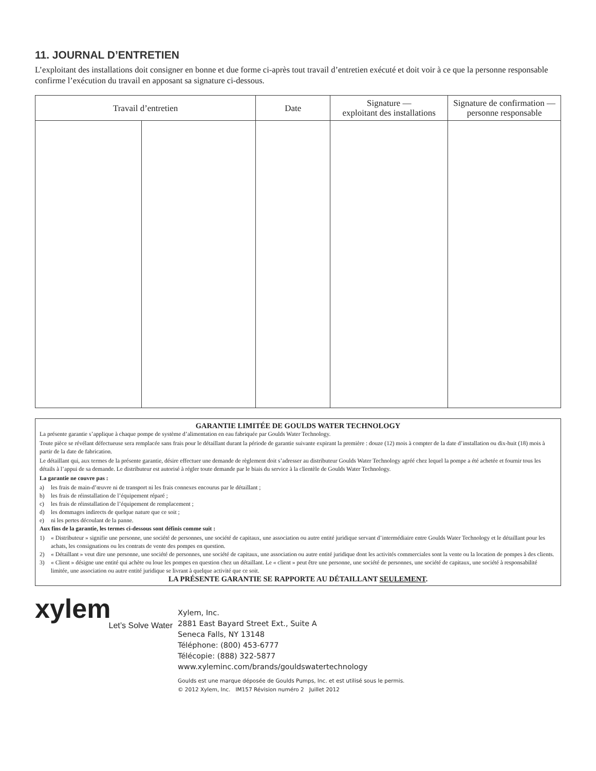11. JOURNAL D’ENTRETIEN
L’exploitant des installations doit consigner en bonne et due forme ci-après tout travail d’entretien exécuté et doit voir à ce que la personne responsable confirme l’exécution du travail en apposant sa signature ci-dessous.
| Travail d’entretien | | Date | Signature — exploitant des installations | Signature de confirmation — personne responsable |
| --- | --- | --- | --- | --- |
GARANTIE LIMITÉE DE GOULDS WATER TECHNOLOGY
La présente garantie s’applique à chaque pompe de système d’alimentation en eau fabriquée par Goulds Water Technology.
Toute pièce se révélant défectueuse sera remplacée sans frais pour le détaillant durant la période de garantie suivante expirant la première : douze (12) mois à compter de la date d’installation ou dix-huit (18) mois à partir de la date de fabrication.
Le détaillant qui, aux termes de la présente garantie, désire effectuer une demande de règlement doit s’adresser au distributeur Goulds Water Technology agréé chez lequel la pompe a été achetée et fournir tous les détails à l’appui de sa demande. Le distributeur est autorisé à régler toute demande par le biais du service à la clientèle de Goulds Water Technology.
La garantie ne couvre pas :
a) les frais de main-d’œuvre ni de transport ni les frais connexes encourus par le détaillant ;
b) les frais de réinstallation de l’équipement réparé ;
c) les frais de réinstallation de l’équipement de remplacement ;
d) les dommages indirects de quelque nature que ce soit ;
e) ni les pertes découlant de la panne.
Aux fins de la garantie, les termes ci-dessous sont définis comme suit :
1) « Distributeur » signifie une personne, une société de personnes, une société de capitaux, une association ou autre entité juridique servant d’intermédiaire entre Goulds Water Technology et le détaillant pour les achats, les consignations ou les contrats de vente des pompes en question.
2) « Détaillant » veut dire une personne, une société de personnes, une société de capitaux, une association ou autre entité juridique dont les activités commerciales sont la vente ou la location de pompes à des clients.
3) « Client » désigne une entité qui achète ou loue les pompes en question chez un détaillant. Le « client » peut être une personne, une société de personnes, une société de capitaux, une société à responsabilité limitée, une association ou autre entité juridique se livrant à quelque activité que ce soit.
LA PRÉSENTE GARANTIE SE RAPPORTE AU DÉTAILLANT SEULEMENT.
xylem
Let’s Solve Water
Xylem, Inc.
2881 East Bayard Street Ext., Suite A
Seneca Falls, NY 13148
Téléphone: (800) 453-6777
Télécopie: (888) 322-5877
www.xyleminc.com/brands/gouldswatertechnology
Goulds est une marque déposée de Goulds Pumps, Inc. et est utilisé sous le permis.
© 2012 Xylem, Inc. IM157 Révision numéro 2 Juillet 2012